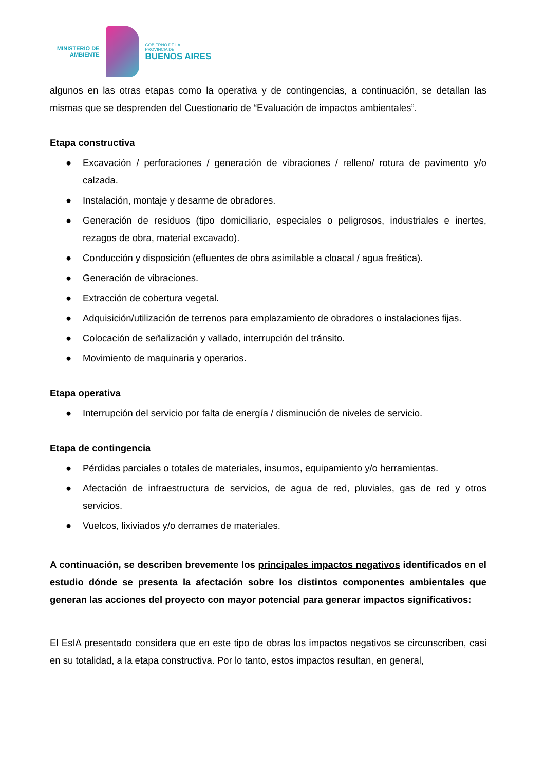MINISTERIO DE
AMBIENTE
GOBIERNO DE LA
PROVINCIA DE
BUENOS AIRES
algunos en las otras etapas como la operativa y de contingencias, a continuación, se detallan las mismas que se desprenden del Cuestionario de “Evaluación de impactos ambientales”.
Etapa constructiva
● Excavación / perforaciones / generación de vibraciones / relleno/ rotura de pavimento y/o calzada.
● Instalación, montaje y desarme de obradores.
● Generación de residuos (tipo domiciliario, especiales o peligrosos, industriales e inertes, rezagos de obra, material excavado).
● Conducción y disposición (efluentes de obra asimilable a cloacal / agua freática).
● Generación de vibraciones.
● Extracción de cobertura vegetal.
● Adquisición/utilización de terrenos para emplazamiento de obradores o instalaciones fijas.
● Colocación de señalización y vallado, interrupción del tránsito.
● Movimiento de maquinaria y operarios.
Etapa operativa
● Interrupción del servicio por falta de energía / disminución de niveles de servicio.
Etapa de contingencia
● Pérdidas parciales o totales de materiales, insumos, equipamiento y/o herramientas.
● Afectación de infraestructura de servicios, de agua de red, pluviales, gas de red y otros servicios.
● Vuelcos, lixiviados y/o derrames de materiales.
A continuación, se describen brevemente los principales impactos negativos identificados en el estudio dónde se presenta la afectación sobre los distintos componentes ambientales que generan las acciones del proyecto con mayor potencial para generar impactos significativos:
El EsIA presentado considera que en este tipo de obras los impactos negativos se circunscriben, casi en su totalidad, a la etapa constructiva. Por lo tanto, estos impactos resultan, en general,